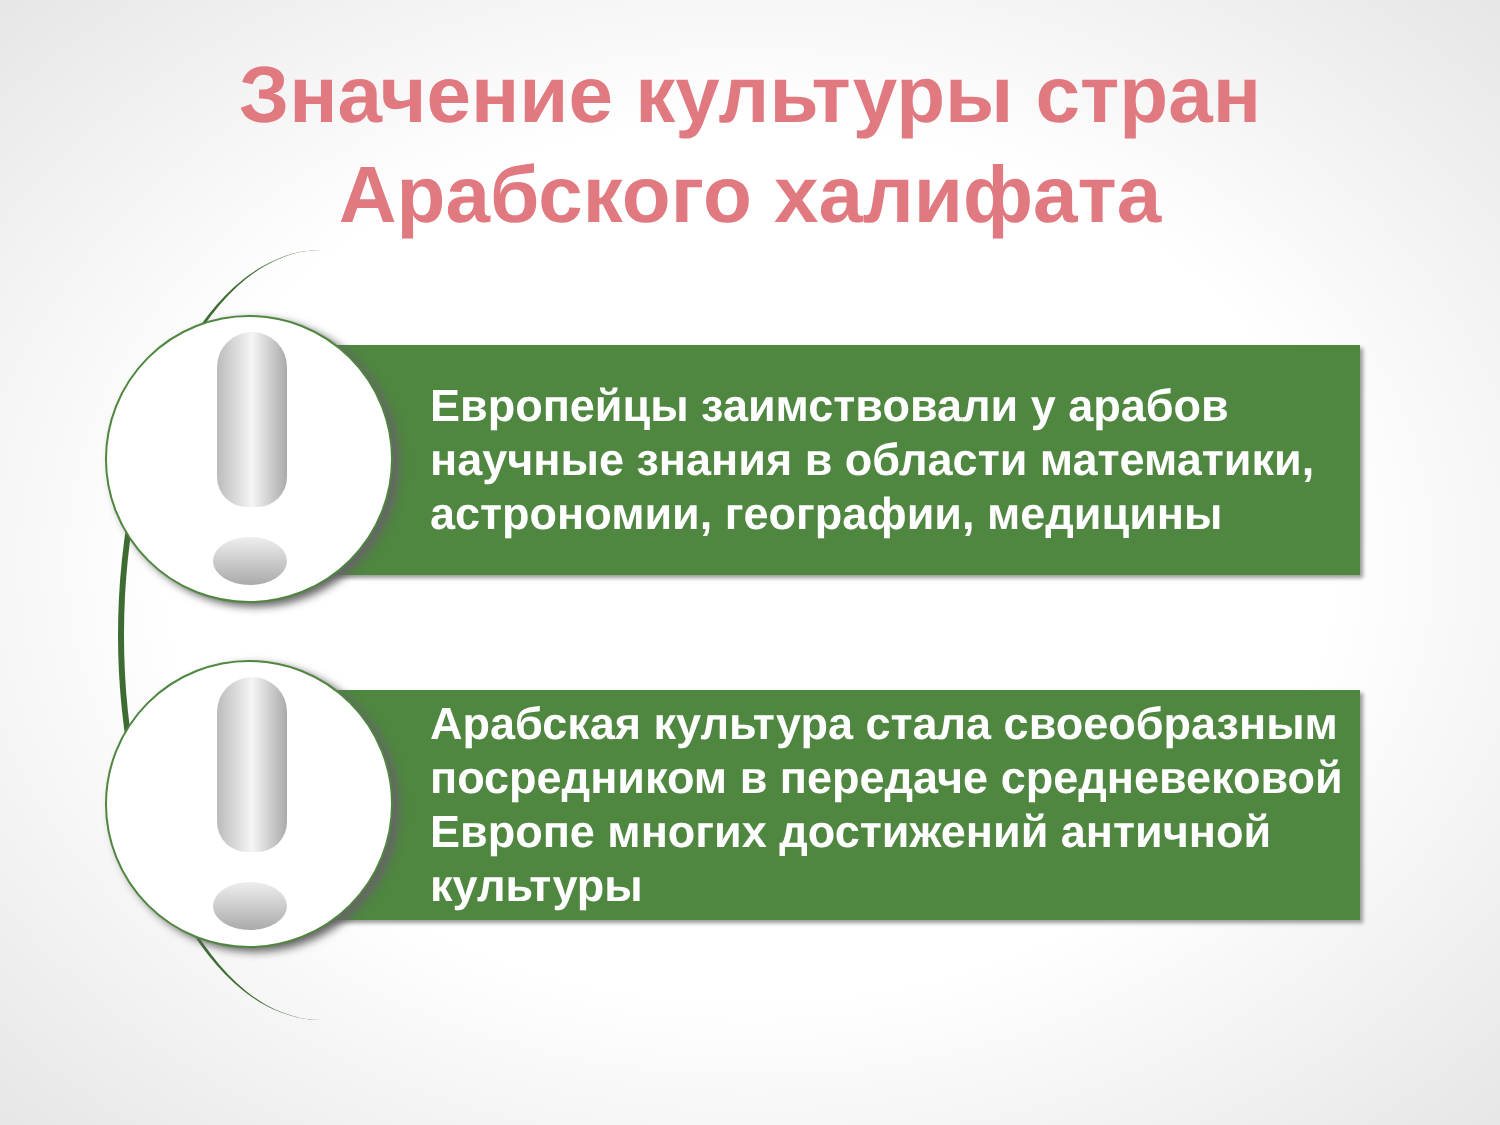Значение культуры стран
Арабского халифата
Европейцы заимствовали у арабов научные знания в области математики, астрономии, географии, медицины
Арабская культура стала своеобразным посредником в передаче средневековой Европе многих достижений античной культуры